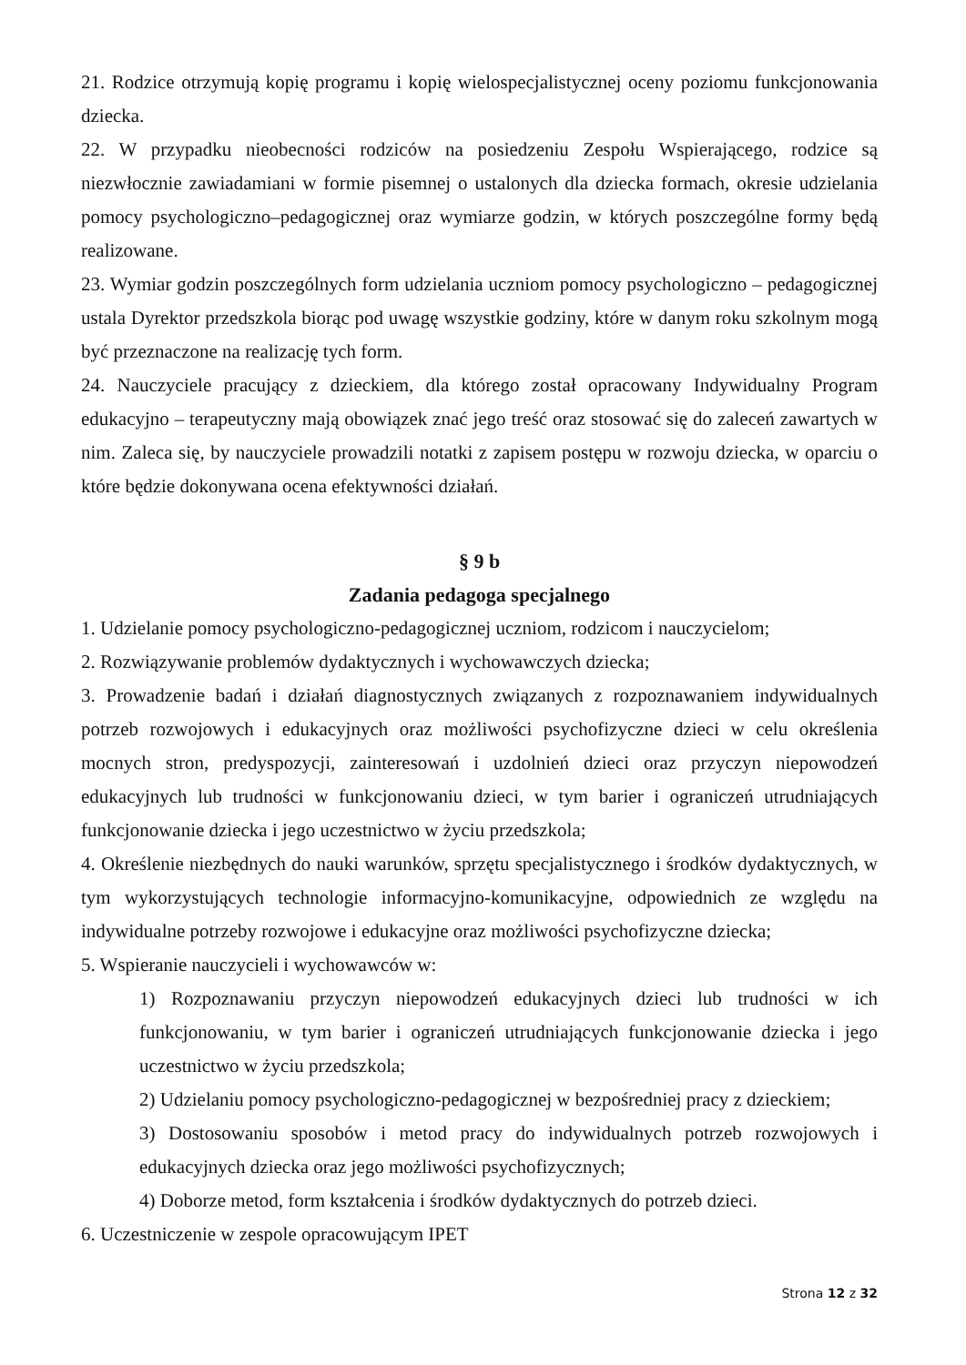21. Rodzice otrzymują kopię programu i kopię wielospecjalistycznej oceny poziomu funkcjonowania dziecka.
22. W przypadku nieobecności rodziców na posiedzeniu Zespołu Wspierającego, rodzice są niezwłocznie zawiadamiani w formie pisemnej o ustalonych dla dziecka formach, okresie udzielania pomocy psychologiczno–pedagogicznej oraz wymiarze godzin, w których poszczególne formy będą realizowane.
23. Wymiar godzin poszczególnych form udzielania uczniom pomocy psychologiczno – pedagogicznej ustala Dyrektor przedszkola biorąc pod uwagę wszystkie godziny, które w danym roku szkolnym mogą być przeznaczone na realizację tych form.
24. Nauczyciele pracujący z dzieckiem, dla którego został opracowany Indywidualny Program edukacyjno – terapeutyczny mają obowiązek znać jego treść oraz stosować się do zaleceń zawartych w nim. Zaleca się, by nauczyciele prowadzili notatki z zapisem postępu w rozwoju dziecka, w oparciu o które będzie dokonywana ocena efektywności działań.
§ 9 b
Zadania pedagoga specjalnego
1. Udzielanie pomocy psychologiczno-pedagogicznej uczniom, rodzicom i nauczycielom;
2. Rozwiązywanie problemów dydaktycznych i wychowawczych dziecka;
3. Prowadzenie badań i działań diagnostycznych związanych z rozpoznawaniem indywidualnych potrzeb rozwojowych i edukacyjnych oraz możliwości psychofizyczne dzieci w celu określenia mocnych stron, predyspozycji, zainteresowań i uzdolnień dzieci oraz przyczyn niepowodzeń edukacyjnych lub trudności w funkcjonowaniu dzieci, w tym barier i ograniczeń utrudniających funkcjonowanie dziecka i jego uczestnictwo w życiu przedszkola;
4. Określenie niezbędnych do nauki warunków, sprzętu specjalistycznego i środków dydaktycznych, w tym wykorzystujących technologie informacyjno-komunikacyjne, odpowiednich ze względu na indywidualne potrzeby rozwojowe i edukacyjne oraz możliwości psychofizyczne dziecka;
5. Wspieranie nauczycieli i wychowawców w:
1) Rozpoznawaniu przyczyn niepowodzeń edukacyjnych dzieci lub trudności w ich funkcjonowaniu, w tym barier i ograniczeń utrudniających funkcjonowanie dziecka i jego uczestnictwo w życiu przedszkola;
2) Udzielaniu pomocy psychologiczno-pedagogicznej w bezpośredniej pracy z dzieckiem;
3) Dostosowaniu sposobów i metod pracy do indywidualnych potrzeb rozwojowych i edukacyjnych dziecka oraz jego możliwości psychofizycznych;
4) Doborze metod, form kształcenia i środków dydaktycznych do potrzeb dzieci.
6. Uczestniczenie w zespole opracowującym IPET
Strona 12 z 32